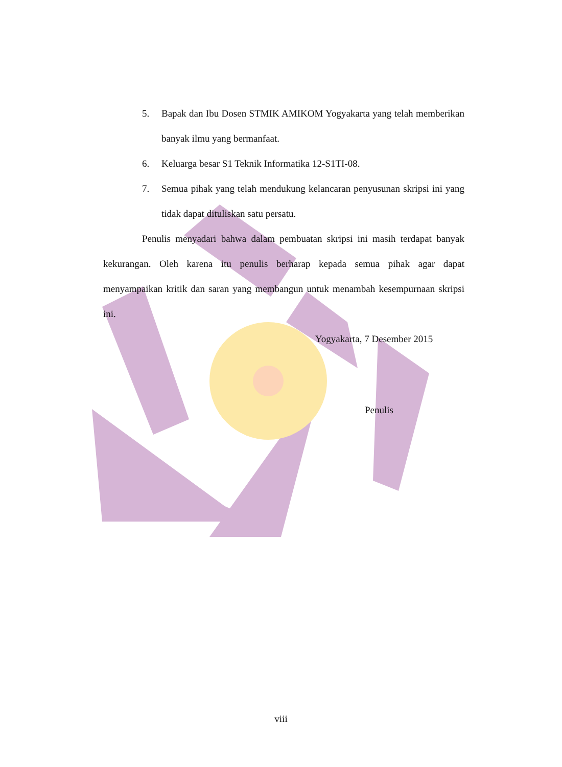5. Bapak dan Ibu Dosen STMIK AMIKOM Yogyakarta yang telah memberikan banyak ilmu yang bermanfaat.
6. Keluarga besar S1 Teknik Informatika 12-S1TI-08.
7. Semua pihak yang telah mendukung kelancaran penyusunan skripsi ini yang tidak dapat dituliskan satu persatu.
Penulis menyadari bahwa dalam pembuatan skripsi ini masih terdapat banyak kekurangan. Oleh karena itu penulis berharap kepada semua pihak agar dapat menyampaikan kritik dan saran yang membangun untuk menambah kesempurnaan skripsi ini.
Yogyakarta, 7 Desember 2015
Penulis
viii